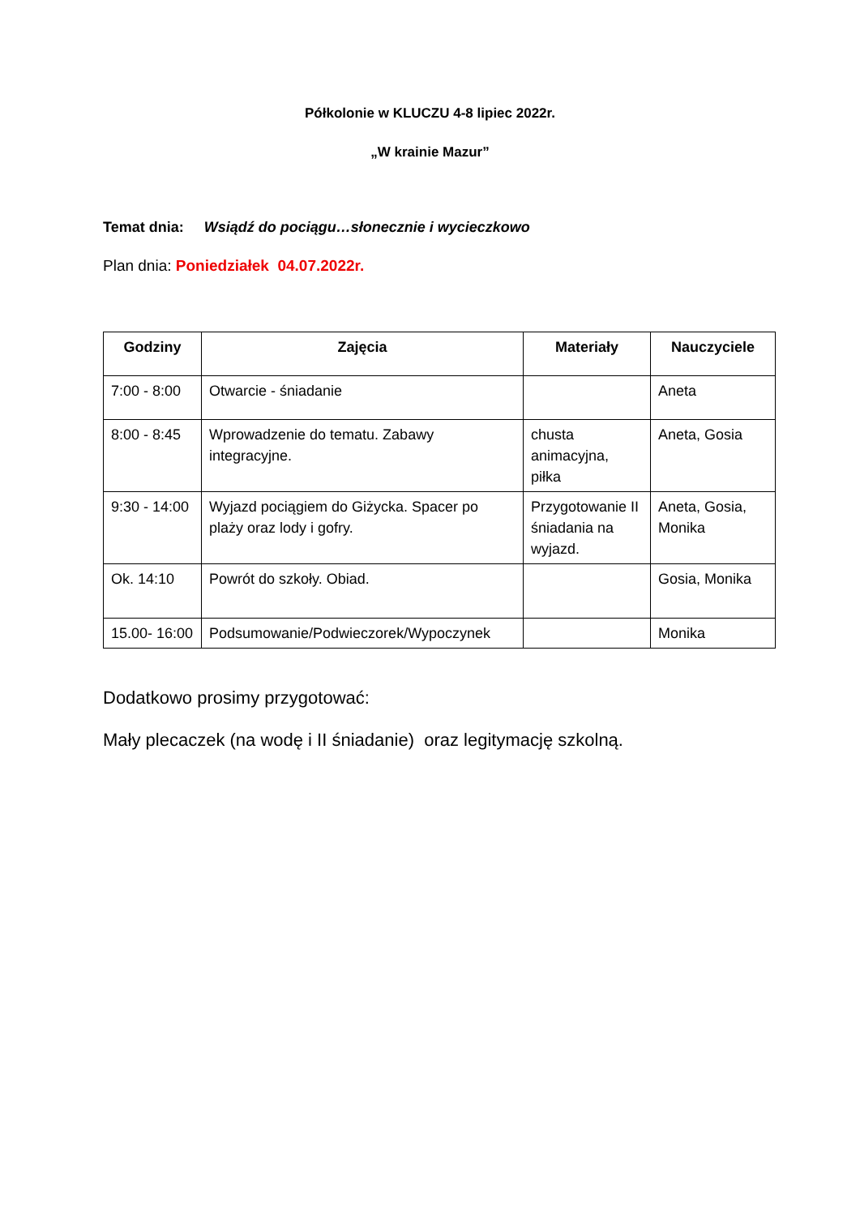Półkolonie w KLUCZU 4-8 lipiec 2022r.
„W krainie Mazur”
Temat dnia: Wsiądź do pociągu…słonecznie i wycieczkowo
Plan dnia: Poniedziałek 04.07.2022r.
| Godziny | Zajęcia | Materiały | Nauczyciele |
| --- | --- | --- | --- |
| 7:00 - 8:00 | Otwarcie - śniadanie | | Aneta |
| 8:00 - 8:45 | Wprowadzenie do tematu. Zabawy integracyjne. | chusta animacyjna, piłka | Aneta, Gosia |
| 9:30 - 14:00 | Wyjazd pociągiem do Giżycka. Spacer po plaży oraz lody i gofry. | Przygotowanie II śniadania na wyjazd. | Aneta, Gosia, Monika |
| Ok. 14:10 | Powrót do szkoły. Obiad. | | Gosia, Monika |
| 15.00- 16:00 | Podsumowanie/Podwieczorek/Wypoczynek | | Monika |
Dodatkowo prosimy przygotować:
Mały plecaczek (na wodę i II śniadanie) oraz legitymację szkolną.